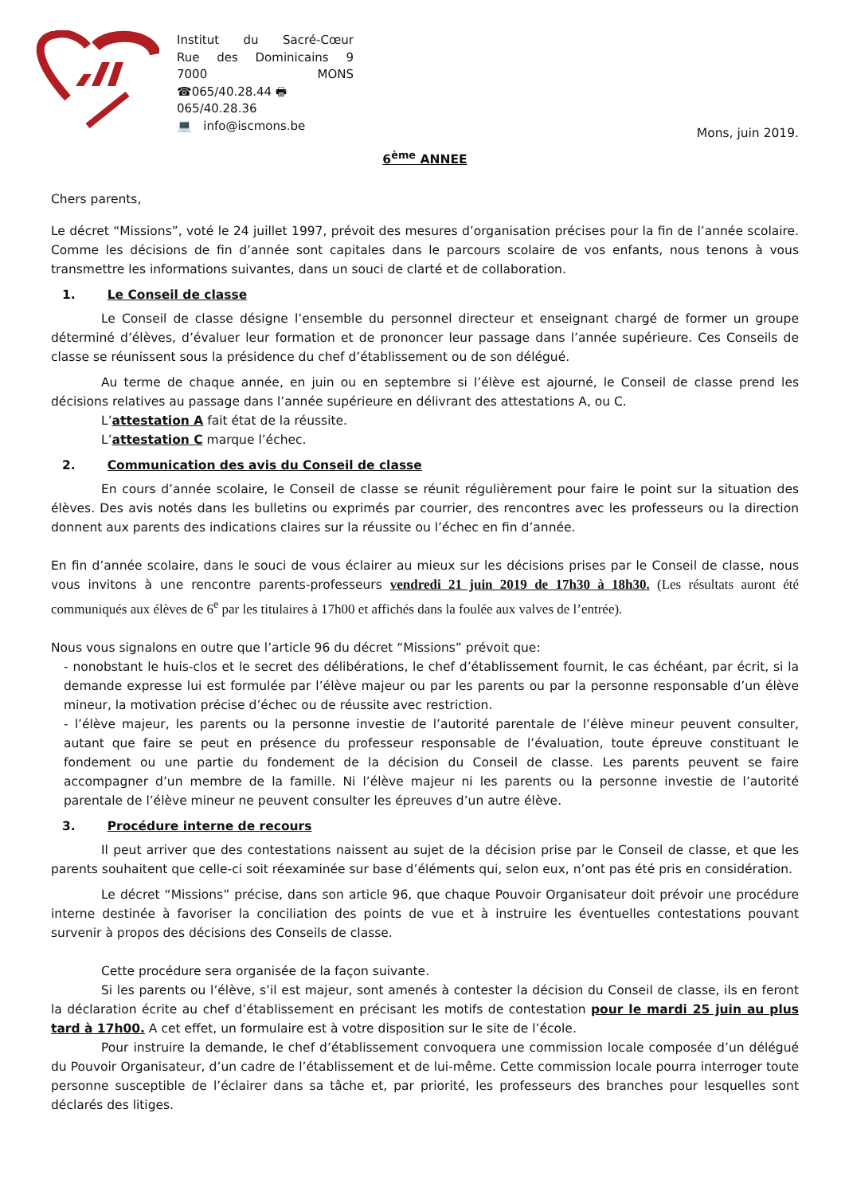Institut du Sacré-Cœur
Rue des Dominicains 9
7000 MONS
☎065/40.28.44 🖶065/40.28.36
💻 info@iscmons.be
Mons, juin 2019.
6<sup>ème</sup> ANNEE
Chers parents,
Le décret “Missions”, voté le 24 juillet 1997, prévoit des mesures d’organisation précises pour la fin de l’année scolaire. Comme les décisions de fin d’année sont capitales dans le parcours scolaire de vos enfants, nous tenons à vous transmettre les informations suivantes, dans un souci de clarté et de collaboration.
1. Le Conseil de classe
Le Conseil de classe désigne l’ensemble du personnel directeur et enseignant chargé de former un groupe déterminé d’élèves, d’évaluer leur formation et de prononcer leur passage dans l’année supérieure. Ces Conseils de classe se réunissent sous la présidence du chef d’établissement ou de son délégué.
Au terme de chaque année, en juin ou en septembre si l’élève est ajourné, le Conseil de classe prend les décisions relatives au passage dans l’année supérieure en délivrant des attestations A, ou C.
L’attestation A fait état de la réussite.
L’attestation C marque l’échec.
2. Communication des avis du Conseil de classe
En cours d’année scolaire, le Conseil de classe se réunit régulièrement pour faire le point sur la situation des élèves. Des avis notés dans les bulletins ou exprimés par courrier, des rencontres avec les professeurs ou la direction donnent aux parents des indications claires sur la réussite ou l’échec en fin d’année.
En fin d’année scolaire, dans le souci de vous éclairer au mieux sur les décisions prises par le Conseil de classe, nous vous invitons à une rencontre parents-professeurs vendredi 21 juin 2019 de 17h30 à 18h30. (Les résultats auront été communiqués aux élèves de 6<sup>e</sup> par les titulaires à 17h00 et affichés dans la foulée aux valves de l’entrée).
Nous vous signalons en outre que l’article 96 du décret “Missions” prévoit que:
- nonobstant le huis-clos et le secret des délibérations, le chef d’établissement fournit, le cas échéant, par écrit, si la demande expresse lui est formulée par l’élève majeur ou par les parents ou par la personne responsable d’un élève mineur, la motivation précise d’échec ou de réussite avec restriction.
- l’élève majeur, les parents ou la personne investie de l’autorité parentale de l’élève mineur peuvent consulter, autant que faire se peut en présence du professeur responsable de l’évaluation, toute épreuve constituant le fondement ou une partie du fondement de la décision du Conseil de classe. Les parents peuvent se faire accompagner d’un membre de la famille. Ni l’élève majeur ni les parents ou la personne investie de l’autorité parentale de l’élève mineur ne peuvent consulter les épreuves d’un autre élève.
3. Procédure interne de recours
Il peut arriver que des contestations naissent au sujet de la décision prise par le Conseil de classe, et que les parents souhaitent que celle-ci soit réexaminée sur base d’éléments qui, selon eux, n’ont pas été pris en considération.
Le décret “Missions” précise, dans son article 96, que chaque Pouvoir Organisateur doit prévoir une procédure interne destinée à favoriser la conciliation des points de vue et à instruire les éventuelles contestations pouvant survenir à propos des décisions des Conseils de classe.
Cette procédure sera organisée de la façon suivante.
Si les parents ou l’élève, s’il est majeur, sont amenés à contester la décision du Conseil de classe, ils en feront la déclaration écrite au chef d’établissement en précisant les motifs de contestation pour le mardi 25 juin au plus tard à 17h00. A cet effet, un formulaire est à votre disposition sur le site de l’école.
Pour instruire la demande, le chef d’établissement convoquera une commission locale composée d’un délégué du Pouvoir Organisateur, d’un cadre de l’établissement et de lui-même. Cette commission locale pourra interroger toute personne susceptible de l’éclairer dans sa tâche et, par priorité, les professeurs des branches pour lesquelles sont déclarés des litiges.